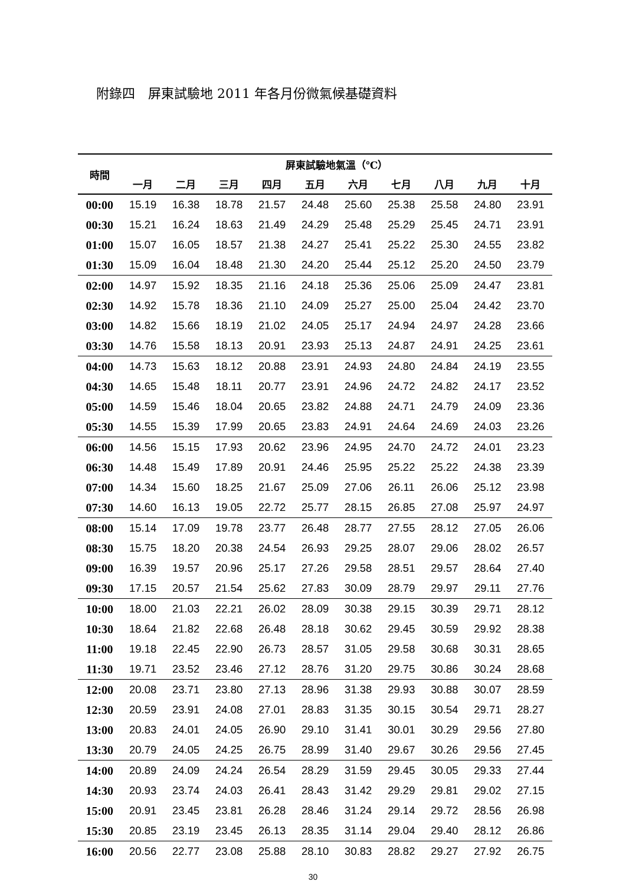附錄四　屏東試驗地 2011 年各月份微氣候基礎資料
| 時間 | 屏東試驗地氣溫（℃） | | | | | | | | | |
| --- | --- | --- | --- | --- | --- | --- | --- | --- | --- | --- |
| | 一月 | 二月 | 三月 | 四月 | 五月 | 六月 | 七月 | 八月 | 九月 | 十月 |
| 00:00 | 15.19 | 16.38 | 18.78 | 21.57 | 24.48 | 25.60 | 25.38 | 25.58 | 24.80 | 23.91 |
| 00:30 | 15.21 | 16.24 | 18.63 | 21.49 | 24.29 | 25.48 | 25.29 | 25.45 | 24.71 | 23.91 |
| 01:00 | 15.07 | 16.05 | 18.57 | 21.38 | 24.27 | 25.41 | 25.22 | 25.30 | 24.55 | 23.82 |
| 01:30 | 15.09 | 16.04 | 18.48 | 21.30 | 24.20 | 25.44 | 25.12 | 25.20 | 24.50 | 23.79 |
| 02:00 | 14.97 | 15.92 | 18.35 | 21.16 | 24.18 | 25.36 | 25.06 | 25.09 | 24.47 | 23.81 |
| 02:30 | 14.92 | 15.78 | 18.36 | 21.10 | 24.09 | 25.27 | 25.00 | 25.04 | 24.42 | 23.70 |
| 03:00 | 14.82 | 15.66 | 18.19 | 21.02 | 24.05 | 25.17 | 24.94 | 24.97 | 24.28 | 23.66 |
| 03:30 | 14.76 | 15.58 | 18.13 | 20.91 | 23.93 | 25.13 | 24.87 | 24.91 | 24.25 | 23.61 |
| 04:00 | 14.73 | 15.63 | 18.12 | 20.88 | 23.91 | 24.93 | 24.80 | 24.84 | 24.19 | 23.55 |
| 04:30 | 14.65 | 15.48 | 18.11 | 20.77 | 23.91 | 24.96 | 24.72 | 24.82 | 24.17 | 23.52 |
| 05:00 | 14.59 | 15.46 | 18.04 | 20.65 | 23.82 | 24.88 | 24.71 | 24.79 | 24.09 | 23.36 |
| 05:30 | 14.55 | 15.39 | 17.99 | 20.65 | 23.83 | 24.91 | 24.64 | 24.69 | 24.03 | 23.26 |
| 06:00 | 14.56 | 15.15 | 17.93 | 20.62 | 23.96 | 24.95 | 24.70 | 24.72 | 24.01 | 23.23 |
| 06:30 | 14.48 | 15.49 | 17.89 | 20.91 | 24.46 | 25.95 | 25.22 | 25.22 | 24.38 | 23.39 |
| 07:00 | 14.34 | 15.60 | 18.25 | 21.67 | 25.09 | 27.06 | 26.11 | 26.06 | 25.12 | 23.98 |
| 07:30 | 14.60 | 16.13 | 19.05 | 22.72 | 25.77 | 28.15 | 26.85 | 27.08 | 25.97 | 24.97 |
| 08:00 | 15.14 | 17.09 | 19.78 | 23.77 | 26.48 | 28.77 | 27.55 | 28.12 | 27.05 | 26.06 |
| 08:30 | 15.75 | 18.20 | 20.38 | 24.54 | 26.93 | 29.25 | 28.07 | 29.06 | 28.02 | 26.57 |
| 09:00 | 16.39 | 19.57 | 20.96 | 25.17 | 27.26 | 29.58 | 28.51 | 29.57 | 28.64 | 27.40 |
| 09:30 | 17.15 | 20.57 | 21.54 | 25.62 | 27.83 | 30.09 | 28.79 | 29.97 | 29.11 | 27.76 |
| 10:00 | 18.00 | 21.03 | 22.21 | 26.02 | 28.09 | 30.38 | 29.15 | 30.39 | 29.71 | 28.12 |
| 10:30 | 18.64 | 21.82 | 22.68 | 26.48 | 28.18 | 30.62 | 29.45 | 30.59 | 29.92 | 28.38 |
| 11:00 | 19.18 | 22.45 | 22.90 | 26.73 | 28.57 | 31.05 | 29.58 | 30.68 | 30.31 | 28.65 |
| 11:30 | 19.71 | 23.52 | 23.46 | 27.12 | 28.76 | 31.20 | 29.75 | 30.86 | 30.24 | 28.68 |
| 12:00 | 20.08 | 23.71 | 23.80 | 27.13 | 28.96 | 31.38 | 29.93 | 30.88 | 30.07 | 28.59 |
| 12:30 | 20.59 | 23.91 | 24.08 | 27.01 | 28.83 | 31.35 | 30.15 | 30.54 | 29.71 | 28.27 |
| 13:00 | 20.83 | 24.01 | 24.05 | 26.90 | 29.10 | 31.41 | 30.01 | 30.29 | 29.56 | 27.80 |
| 13:30 | 20.79 | 24.05 | 24.25 | 26.75 | 28.99 | 31.40 | 29.67 | 30.26 | 29.56 | 27.45 |
| 14:00 | 20.89 | 24.09 | 24.24 | 26.54 | 28.29 | 31.59 | 29.45 | 30.05 | 29.33 | 27.44 |
| 14:30 | 20.93 | 23.74 | 24.03 | 26.41 | 28.43 | 31.42 | 29.29 | 29.81 | 29.02 | 27.15 |
| 15:00 | 20.91 | 23.45 | 23.81 | 26.28 | 28.46 | 31.24 | 29.14 | 29.72 | 28.56 | 26.98 |
| 15:30 | 20.85 | 23.19 | 23.45 | 26.13 | 28.35 | 31.14 | 29.04 | 29.40 | 28.12 | 26.86 |
| 16:00 | 20.56 | 22.77 | 23.08 | 25.88 | 28.10 | 30.83 | 28.82 | 29.27 | 27.92 | 26.75 |
30